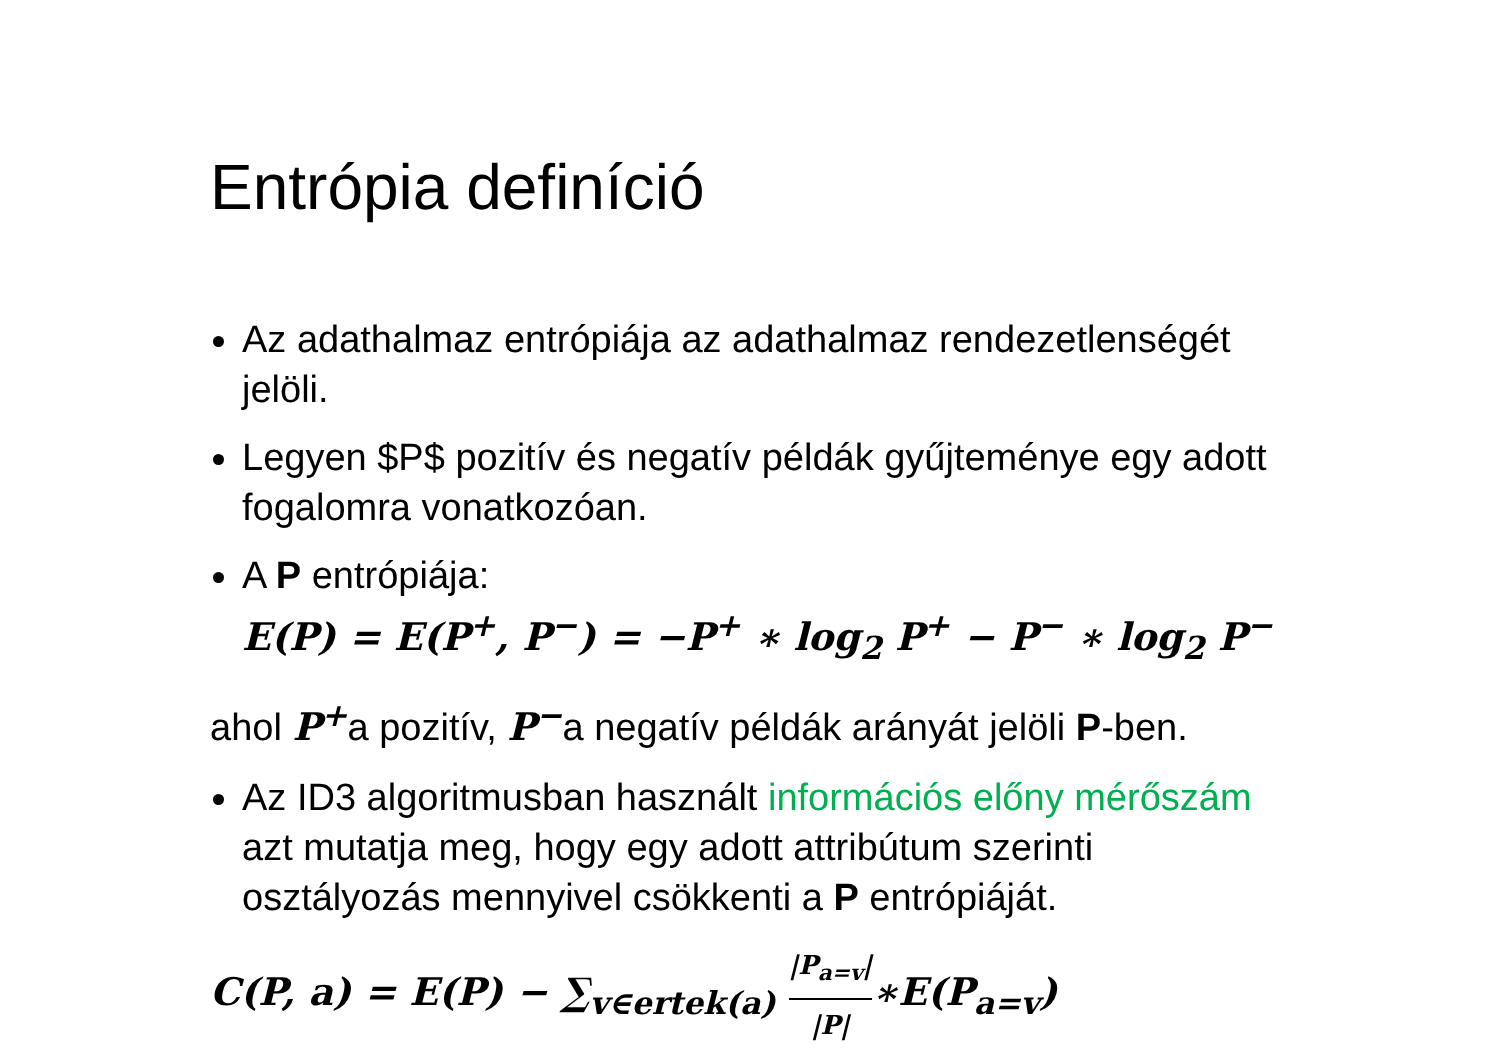Entrópia definíció
Az adathalmaz entrópiája az adathalmaz rendezetlenségét jelöli.
Legyen $P$ pozitív és negatív példák gyűjteménye egy adott fogalomra vonatkozóan.
A P entrópiája:
E(P) = E(P<sup>+</sup>, P<sup>−</sup>) = −P<sup>+</sup> ∗ log<sub>2</sub> P<sup>+</sup> − P<sup>−</sup> ∗ log<sub>2</sub> P<sup>−</sup>
ahol P<sup>+</sup>a pozitív, P<sup>−</sup>a negatív példák arányát jelöli P-ben.
Az ID3 algoritmusban használt információs előny mérőszám azt mutatja meg, hogy egy adott attribútum szerinti osztályozás mennyivel csökkenti a P entrópiáját.
C(P, a) = E(P) − ∑<sub>v∈ertek(a)</sub> |P<sub>a=v</sub>| |P|∗E(P<sub>a=v</sub>)